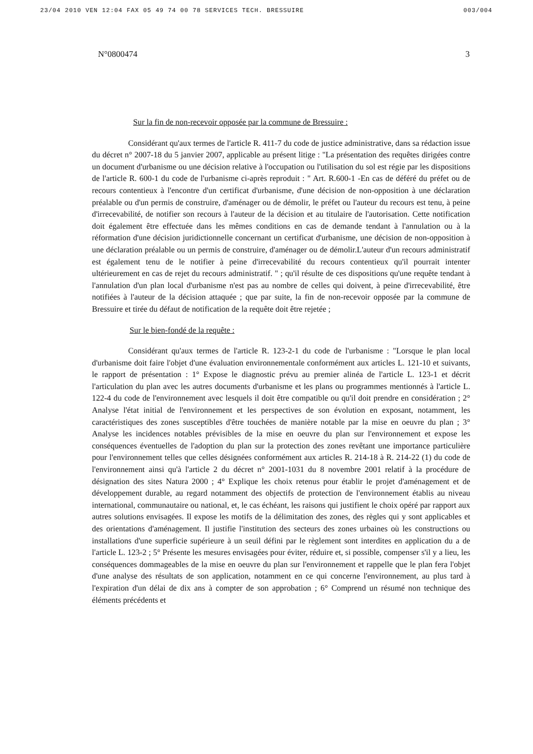23/04 2010 VEN 12:04 FAX 05 49 74 00 78 SERVICES TECH. BRESSUIRE 003/004
N°0800474 3
Sur la fin de non-recevoir opposée par la commune de Bressuire :
Considérant qu'aux termes de l'article R. 411-7 du code de justice administrative, dans sa rédaction issue du décret n° 2007-18 du 5 janvier 2007, applicable au présent litige : "La présentation des requêtes dirigées contre un document d'urbanisme ou une décision relative à l'occupation ou l'utilisation du sol est régie par les dispositions de l'article R. 600-1 du code de l'urbanisme ci-après reproduit : " Art. R.600-1 -En cas de déféré du préfet ou de recours contentieux à l'encontre d'un certificat d'urbanisme, d'une décision de non-opposition à une déclaration préalable ou d'un permis de construire, d'aménager ou de démolir, le préfet ou l'auteur du recours est tenu, à peine d'irrecevabilité, de notifier son recours à l'auteur de la décision et au titulaire de l'autorisation. Cette notification doit également être effectuée dans les mêmes conditions en cas de demande tendant à l'annulation ou à la réformation d'une décision juridictionnelle concernant un certificat d'urbanisme, une décision de non-opposition à une déclaration préalable ou un permis de construire, d'aménager ou de démolir.L'auteur d'un recours administratif est également tenu de le notifier à peine d'irrecevabilité du recours contentieux qu'il pourrait intenter ultérieurement en cas de rejet du recours administratif. " ; qu'il résulte de ces dispositions qu'une requête tendant à l'annulation d'un plan local d'urbanisme n'est pas au nombre de celles qui doivent, à peine d'irrecevabilité, être notifiées à l'auteur de la décision attaquée ; que par suite, la fin de non-recevoir opposée par la commune de Bressuire et tirée du défaut de notification de la requête doit être rejetée ;
Sur le bien-fondé de la requête :
Considérant qu'aux termes de l'article R. 123-2-1 du code de l'urbanisme : "Lorsque le plan local d'urbanisme doit faire l'objet d'une évaluation environnementale conformément aux articles L. 121-10 et suivants, le rapport de présentation : 1° Expose le diagnostic prévu au premier alinéa de l'article L. 123-1 et décrit l'articulation du plan avec les autres documents d'urbanisme et les plans ou programmes mentionnés à l'article L. 122-4 du code de l'environnement avec lesquels il doit être compatible ou qu'il doit prendre en considération ; 2° Analyse l'état initial de l'environnement et les perspectives de son évolution en exposant, notamment, les caractéristiques des zones susceptibles d'être touchées de manière notable par la mise en oeuvre du plan ; 3° Analyse les incidences notables prévisibles de la mise en oeuvre du plan sur l'environnement et expose les conséquences éventuelles de l'adoption du plan sur la protection des zones revêtant une importance particulière pour l'environnement telles que celles désignées conformément aux articles R. 214-18 à R. 214-22 (1) du code de l'environnement ainsi qu'à l'article 2 du décret n° 2001-1031 du 8 novembre 2001 relatif à la procédure de désignation des sites Natura 2000 ; 4° Explique les choix retenus pour établir le projet d'aménagement et de développement durable, au regard notamment des objectifs de protection de l'environnement établis au niveau international, communautaire ou national, et, le cas échéant, les raisons qui justifient le choix opéré par rapport aux autres solutions envisagées. Il expose les motifs de la délimitation des zones, des règles qui y sont applicables et des orientations d'aménagement. Il justifie l'institution des secteurs des zones urbaines où les constructions ou installations d'une superficie supérieure à un seuil défini par le règlement sont interdites en application du a de l'article L. 123-2 ; 5° Présente les mesures envisagées pour éviter, réduire et, si possible, compenser s'il y a lieu, les conséquences dommageables de la mise en oeuvre du plan sur l'environnement et rappelle que le plan fera l'objet d'une analyse des résultats de son application, notamment en ce qui concerne l'environnement, au plus tard à l'expiration d'un délai de dix ans à compter de son approbation ; 6° Comprend un résumé non technique des éléments précédents et